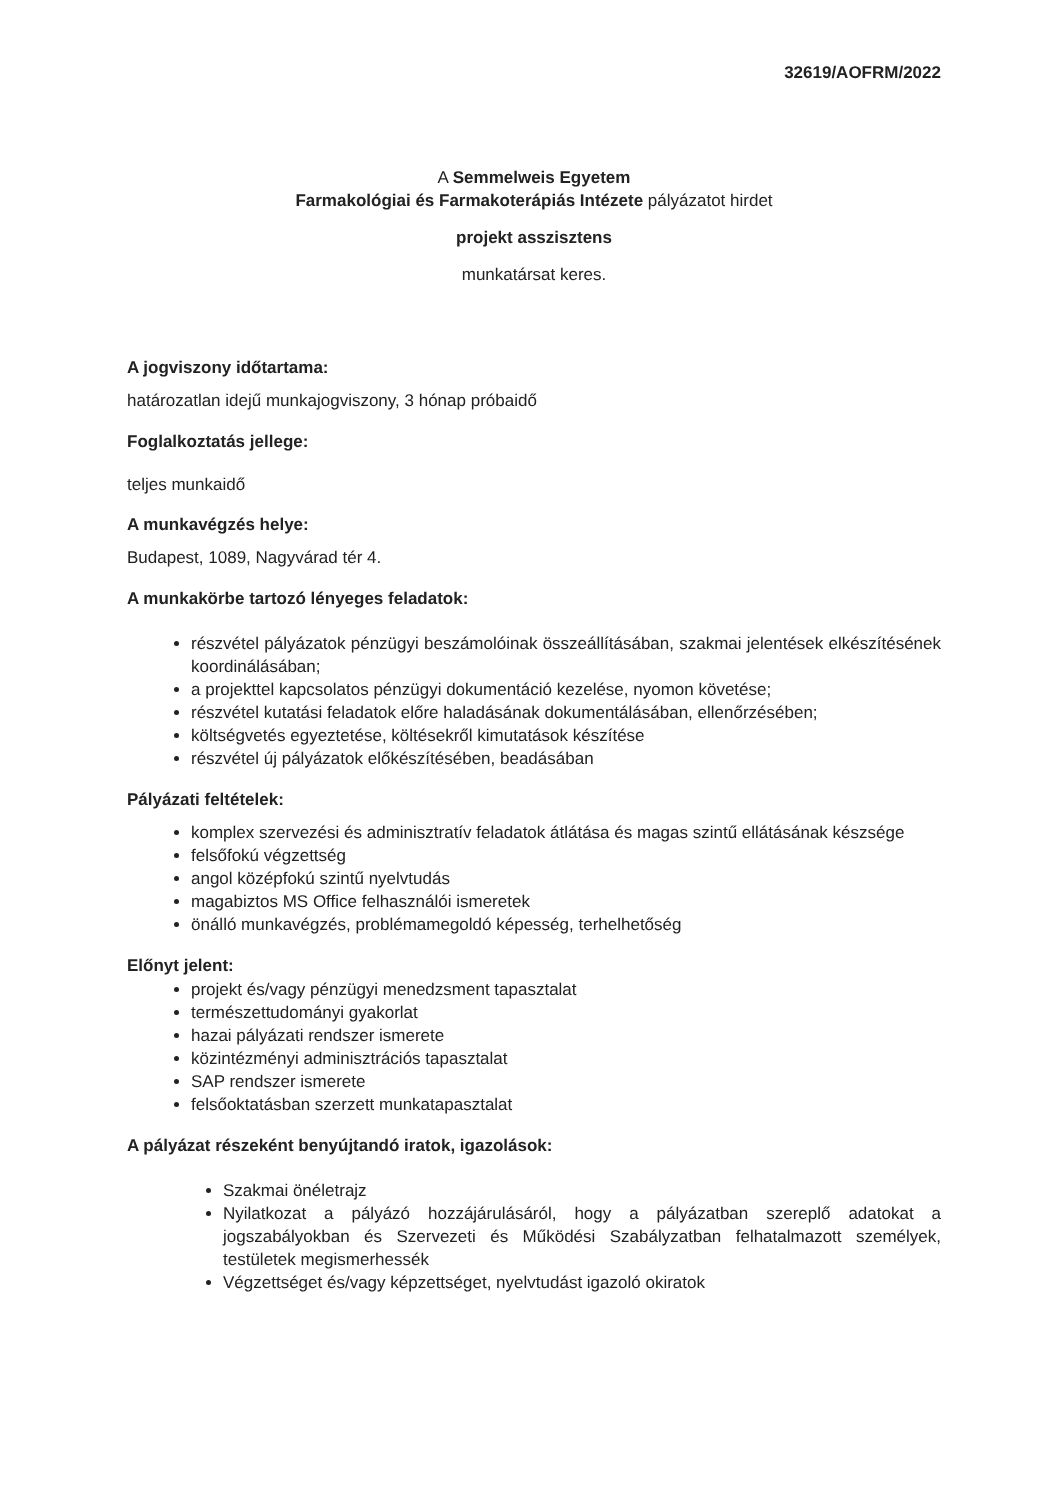32619/AOFRM/2022
A Semmelweis Egyetem
Farmakológiai és Farmakoterápiás Intézete pályázatot hirdet
projekt asszisztens
munkatársat keres.
A jogviszony időtartama:
határozatlan idejű munkajogviszony, 3 hónap próbaidő
Foglalkoztatás jellege:
teljes munkaidő
A munkavégzés helye:
Budapest, 1089, Nagyvárad tér 4.
A munkakörbe tartozó lényeges feladatok:
részvétel pályázatok pénzügyi beszámolóinak összeállításában, szakmai jelentések elkészítésének koordinálásában;
a projekttel kapcsolatos pénzügyi dokumentáció kezelése, nyomon követése;
részvétel kutatási feladatok előre haladásának dokumentálásában, ellenőrzésében;
költségvetés egyeztetése, költésekről kimutatások készítése
részvétel új pályázatok előkészítésében, beadásában
Pályázati feltételek:
komplex szervezési és adminisztratív feladatok átlátása és magas szintű ellátásának készsége
felsőfokú végzettség
angol középfokú szintű nyelvtudás
magabiztos MS Office felhasználói ismeretek
önálló munkavégzés, problémamegoldó képesség, terhelhetőség
Előnyt jelent:
projekt és/vagy pénzügyi menedzsment tapasztalat
természettudományi gyakorlat
hazai pályázati rendszer ismerete
közintézményi adminisztrációs tapasztalat
SAP rendszer ismerete
felsőoktatásban szerzett munkatapasztalat
A pályázat részeként benyújtandó iratok, igazolások:
Szakmai önéletrajz
Nyilatkozat a pályázó hozzájárulásáról, hogy a pályázatban szereplő adatokat a jogszabályokban és Szervezeti és Működési Szabályzatban felhatalmazott személyek, testületek megismerhessék
Végzettséget és/vagy képzettséget, nyelvtudást igazoló okiratok